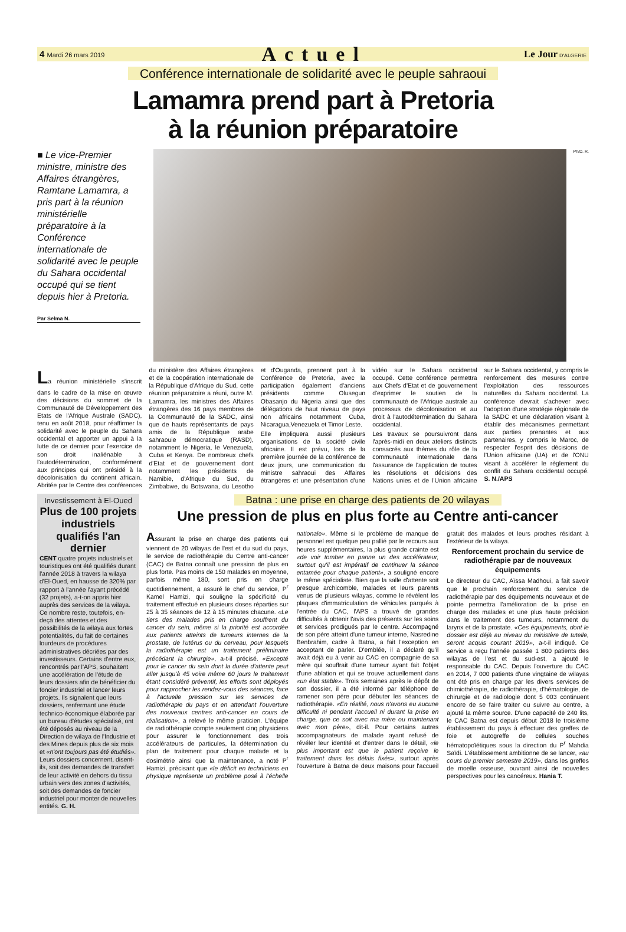4 Mardi 26 mars 2019 Actuel Le Jour D'ALGERIE
Conférence internationale de solidarité avec le peuple sahraoui
Lamamra prend part à Pretoria
à la réunion préparatoire
■ Le vice-Premier ministre, ministre des Affaires étrangères, Ramtane Lamamra, a pris part à la réunion ministérielle préparatoire à la Conférence internationale de solidarité avec le peuple du Sahara occidental occupé qui se tient depuis hier à Pretoria.
Par Selma N.
Ph/D. R.
La réunion ministérielle s'inscrit dans le cadre de la mise en œuvre des décisions du sommet de la Communauté de Développement des Etats de l'Afrique Australe (SADC), tenu en août 2018, pour réaffirmer la solidarité avec le peuple du Sahara occidental et apporter un appui à la lutte de ce dernier pour l'exercice de son droit inaliénable à l'autodétermination, conformément aux principes qui ont présidé à la décolonisation du continent africain. Abritée par le Centre des conférences du ministère des Affaires étrangères et de la coopération internationale de la République d'Afrique du Sud, cette réunion préparatoire a réuni, outre M. Lamamra, les ministres des Affaires étrangères des 16 pays membres de la Communauté de la SADC, ainsi que de hauts représentants de pays amis de la République arabe sahraouie démocratique (RASD), notamment le Nigeria, le Venezuela, Cuba et Kenya. De nombreux chefs d'Etat et de gouvernement dont notamment les présidents de Namibie, d'Afrique du Sud, du Zimbabwe, du Botswana, du Lesotho et d'Ouganda, prennent part à la Conférence de Pretoria, avec la participation également d'anciens présidents comme Olusegun Obasanjo du Nigeria ainsi que des délégations de haut niveau de pays non africains notamment Cuba, Nicaragua,Venezuela et Timor Leste.
Elle impliquera aussi plusieurs organisations de la société civile africaine. Il est prévu, lors de la première journée de la conférence de deux jours, une communication du ministre sahraoui des Affaires étrangères et une présentation d'une vidéo sur le Sahara occidental occupé. Cette conférence permettra aux Chefs d'Etat et de gouvernement d'exprimer le soutien de la communauté de l'Afrique australe au processus de décolonisation et au droit à l'autodétermination du Sahara occidental.
Les travaux se poursuivront dans l'après-midi en deux ateliers distincts consacrés aux thèmes du rôle de la communauté internationale dans l'assurance de l'application de toutes les résolutions et décisions des Nations unies et de l'Union africaine sur le Sahara occidental, y compris le renforcement des mesures contre l'exploitation des ressources naturelles du Sahara occidental. La conférence devrait s'achever avec l'adoption d'une stratégie régionale de la SADC et une déclaration visant à établir des mécanismes permettant aux parties prenantes et aux partenaires, y compris le Maroc, de respecter l'esprit des décisions de l'Union africaine (UA) et de l'ONU visant à accélérer le règlement du conflit du Sahara occidental occupé. S. N./APS
Investissement à El-Oued
Plus de 100 projets industriels qualifiés l'an dernier
CENT quatre projets industriels et touristiques ont été qualifiés durant l'année 2018 à travers la wilaya d'El-Oued, en hausse de 320% par rapport à l'année l'ayant précédé (32 projets), a-t-on appris hier auprès des services de la wilaya. Ce nombre reste, toutefois, en-deçà des attentes et des possibilités de la wilaya aux fortes potentialités, du fait de certaines lourdeurs de procédures administratives décriées par des investisseurs. Certains d'entre eux, rencontrés par l'APS, souhaitent une accélération de l'étude de leurs dossiers afin de bénéficier du foncier industriel et lancer leurs projets. Ils signalent que leurs dossiers, renfermant une étude technico-économique élaborée par un bureau d'études spécialisé, ont été déposés au niveau de la Direction de wilaya de l'Industrie et des Mines depuis plus de six mois et «n'ont toujours pas été étudiés». Leurs dossiers concernent, disent-ils, soit des demandes de transfert de leur activité en dehors du tissu urbain vers des zones d'activités, soit des demandes de foncier industriel pour monter de nouvelles entités. G. H.
Batna : une prise en charge des patients de 20 wilayas
Une pression de plus en plus forte au Centre anti-cancer
Assurant la prise en charge des patients qui viennent de 20 wilayas de l'est et du sud du pays, le service de radiothérapie du Centre anti-cancer (CAC) de Batna connaît une pression de plus en plus forte. Pas moins de 150 malades en moyenne, parfois même 180, sont pris en charge quotidiennement, a assuré le chef du service, P<sup>r</sup> Kamel Hamizi, qui souligne la spécificité du traitement effectué en plusieurs doses réparties sur 25 à 35 séances de 12 à 15 minutes chacune. «Le tiers des malades pris en charge souffrent du cancer du sein, même si la priorité est accordée aux patients atteints de tumeurs internes de la prostate, de l'utérus ou du cerveau, pour lesquels la radiothérapie est un traitement préliminaire précédant la chirurgie», a-t-il précisé. «Excepté pour le cancer du sein dont la durée d'attente peut aller jusqu'à 45 voire même 60 jours le traitement étant considéré préventif, les efforts sont déployés pour rapprocher les rendez-vous des séances, face à l'actuelle pression sur les services de radiothérapie du pays et en attendant l'ouverture des nouveaux centres anti-cancer en cours de réalisation», a relevé le même praticien. L'équipe de radiothérapie compte seulement cinq physiciens pour assurer le fonctionnement des trois accélérateurs de particules, la détermination du plan de traitement pour chaque malade et la dosimétrie ainsi que la maintenance, a noté P<sup>r</sup> Hamizi, précisant que «le déficit en techniciens en physique représente un problème posé à l'échelle nationale». Même si le problème de manque de personnel est quelque peu pallié par le recours aux heures supplémentaires, la plus grande crainte est «de voir tomber en panne un des accélérateur, surtout qu'il est impératif de continuer la séance entamée pour chaque patient», a souligné encore le même spécialiste. Bien que la salle d'attente soit presque archicomble, malades et leurs parents venus de plusieurs wilayas, comme le révèlent les plaques d'immatriculation de véhicules parqués à l'entrée du CAC, l'APS a trouvé de grandes difficultés à obtenir l'avis des présents sur les soins et services prodigués par le centre. Accompagné de son père atteint d'une tumeur interne, Nasredine Benbrahim, cadre à Batna, a fait l'exception en acceptant de parler. D'emblée, il a déclaré qu'il avait déjà eu à venir au CAC en compagnie de sa mère qui souffrait d'une tumeur ayant fait l'objet d'une ablation et qui se trouve actuellement dans «un état stable». Trois semaines après le dépôt de son dossier, il a été informé par téléphone de ramener son père pour débuter les séances de radiothérapie. «En réalité, nous n'avons eu aucune difficulté ni pendant l'accueil ni durant la prise en charge, que ce soit avec ma mère ou maintenant avec mon père», dit-il. Pour certains autres accompagnateurs de malade ayant refusé de révéler leur identité et d'entrer dans le détail, «le plus important est que le patient reçoive le traitement dans les délais fixés», surtout après l'ouverture à Batna de deux maisons pour l'accueil gratuit des malades et leurs proches résidant à l'extérieur de la wilaya.
Renforcement prochain du service de radiothérapie par de nouveaux équipements
Le directeur du CAC, Aïssa Madhoui, a fait savoir que le prochain renforcement du service de radiothérapie par des équipements nouveaux et de pointe permettra l'amélioration de la prise en charge des malades et une plus haute précision dans le traitement des tumeurs, notamment du larynx et de la prostate. «Ces équipements, dont le dossier est déjà au niveau du ministère de tutelle, seront acquis courant 2019», a-t-il indiqué. Ce service a reçu l'année passée 1 800 patients des wilayas de l'est et du sud-est, a ajouté le responsable du CAC. Depuis l'ouverture du CAC en 2014, 7 000 patients d'une vingtaine de wilayas ont été pris en charge par les divers services de chimiothérapie, de radiothérapie, d'hématologie, de chirurgie et de radiologie dont 5 003 continuent encore de se faire traiter ou suivre au centre, a ajouté la même source. D'une capacité de 240 lits, le CAC Batna est depuis début 2018 le troisième établissement du pays à effectuer des greffes de foie et autogreffe de cellules souches hématopoïétiques sous la direction du P<sup>r</sup> Mahdia Saïdi. L'établissement ambitionne de se lancer, «au cours du premier semestre 2019», dans les greffes de moelle osseuse, ouvrant ainsi de nouvelles perspectives pour les cancéreux. Hania T.